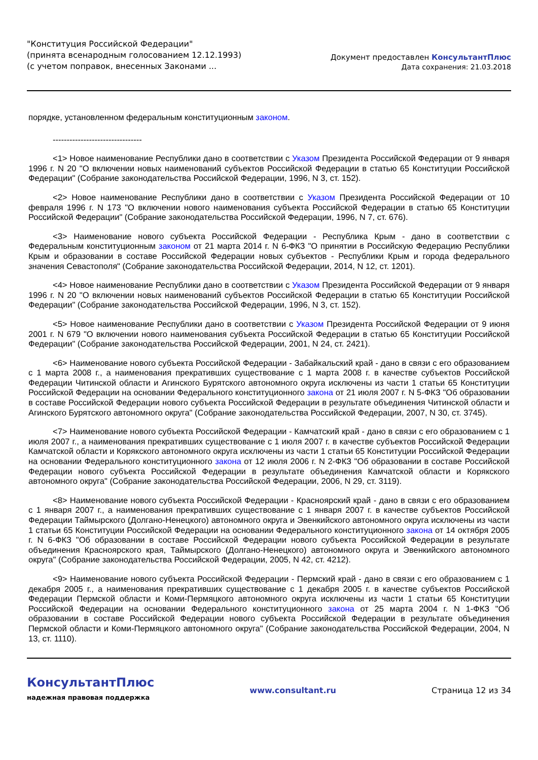"Конституция Российской Федерации"
(принята всенародным голосованием 12.12.1993)
(с учетом поправок, внесенных Законами ...
Документ предоставлен КонсультантПлюс
Дата сохранения: 21.03.2018
порядке, установленном федеральным конституционным законом.
--------------------------------
<1> Новое наименование Республики дано в соответствии с Указом Президента Российской Федерации от 9 января 1996 г. N 20 "О включении новых наименований субъектов Российской Федерации в статью 65 Конституции Российской Федерации" (Собрание законодательства Российской Федерации, 1996, N 3, ст. 152).
<2> Новое наименование Республики дано в соответствии с Указом Президента Российской Федерации от 10 февраля 1996 г. N 173 "О включении нового наименования субъекта Российской Федерации в статью 65 Конституции Российской Федерации" (Собрание законодательства Российской Федерации, 1996, N 7, ст. 676).
<3> Наименование нового субъекта Российской Федерации - Республика Крым - дано в соответствии с Федеральным конституционным законом от 21 марта 2014 г. N 6-ФКЗ "О принятии в Российскую Федерацию Республики Крым и образовании в составе Российской Федерации новых субъектов - Республики Крым и города федерального значения Севастополя" (Собрание законодательства Российской Федерации, 2014, N 12, ст. 1201).
<4> Новое наименование Республики дано в соответствии с Указом Президента Российской Федерации от 9 января 1996 г. N 20 "О включении новых наименований субъектов Российской Федерации в статью 65 Конституции Российской Федерации" (Собрание законодательства Российской Федерации, 1996, N 3, ст. 152).
<5> Новое наименование Республики дано в соответствии с Указом Президента Российской Федерации от 9 июня 2001 г. N 679 "О включении нового наименования субъекта Российской Федерации в статью 65 Конституции Российской Федерации" (Собрание законодательства Российской Федерации, 2001, N 24, ст. 2421).
<6> Наименование нового субъекта Российской Федерации - Забайкальский край - дано в связи с его образованием с 1 марта 2008 г., а наименования прекративших существование с 1 марта 2008 г. в качестве субъектов Российской Федерации Читинской области и Агинского Бурятского автономного округа исключены из части 1 статьи 65 Конституции Российской Федерации на основании Федерального конституционного закона от 21 июля 2007 г. N 5-ФКЗ "Об образовании в составе Российской Федерации нового субъекта Российской Федерации в результате объединения Читинской области и Агинского Бурятского автономного округа" (Собрание законодательства Российской Федерации, 2007, N 30, ст. 3745).
<7> Наименование нового субъекта Российской Федерации - Камчатский край - дано в связи с его образованием с 1 июля 2007 г., а наименования прекративших существование с 1 июля 2007 г. в качестве субъектов Российской Федерации Камчатской области и Корякского автономного округа исключены из части 1 статьи 65 Конституции Российской Федерации на основании Федерального конституционного закона от 12 июля 2006 г. N 2-ФКЗ "Об образовании в составе Российской Федерации нового субъекта Российской Федерации в результате объединения Камчатской области и Корякского автономного округа" (Собрание законодательства Российской Федерации, 2006, N 29, ст. 3119).
<8> Наименование нового субъекта Российской Федерации - Красноярский край - дано в связи с его образованием с 1 января 2007 г., а наименования прекративших существование с 1 января 2007 г. в качестве субъектов Российской Федерации Таймырского (Долгано-Ненецкого) автономного округа и Эвенкийского автономного округа исключены из части 1 статьи 65 Конституции Российской Федерации на основании Федерального конституционного закона от 14 октября 2005 г. N 6-ФКЗ "Об образовании в составе Российской Федерации нового субъекта Российской Федерации в результате объединения Красноярского края, Таймырского (Долгано-Ненецкого) автономного округа и Эвенкийского автономного округа" (Собрание законодательства Российской Федерации, 2005, N 42, ст. 4212).
<9> Наименование нового субъекта Российской Федерации - Пермский край - дано в связи с его образованием с 1 декабря 2005 г., а наименования прекративших существование с 1 декабря 2005 г. в качестве субъектов Российской Федерации Пермской области и Коми-Пермяцкого автономного округа исключены из части 1 статьи 65 Конституции Российской Федерации на основании Федерального конституционного закона от 25 марта 2004 г. N 1-ФКЗ "Об образовании в составе Российской Федерации нового субъекта Российской Федерации в результате объединения Пермской области и Коми-Пермяцкого автономного округа" (Собрание законодательства Российской Федерации, 2004, N 13, ст. 1110).
КонсультантПлюс
надежная правовая поддержка
www.consultant.ru Страница 12 из 34